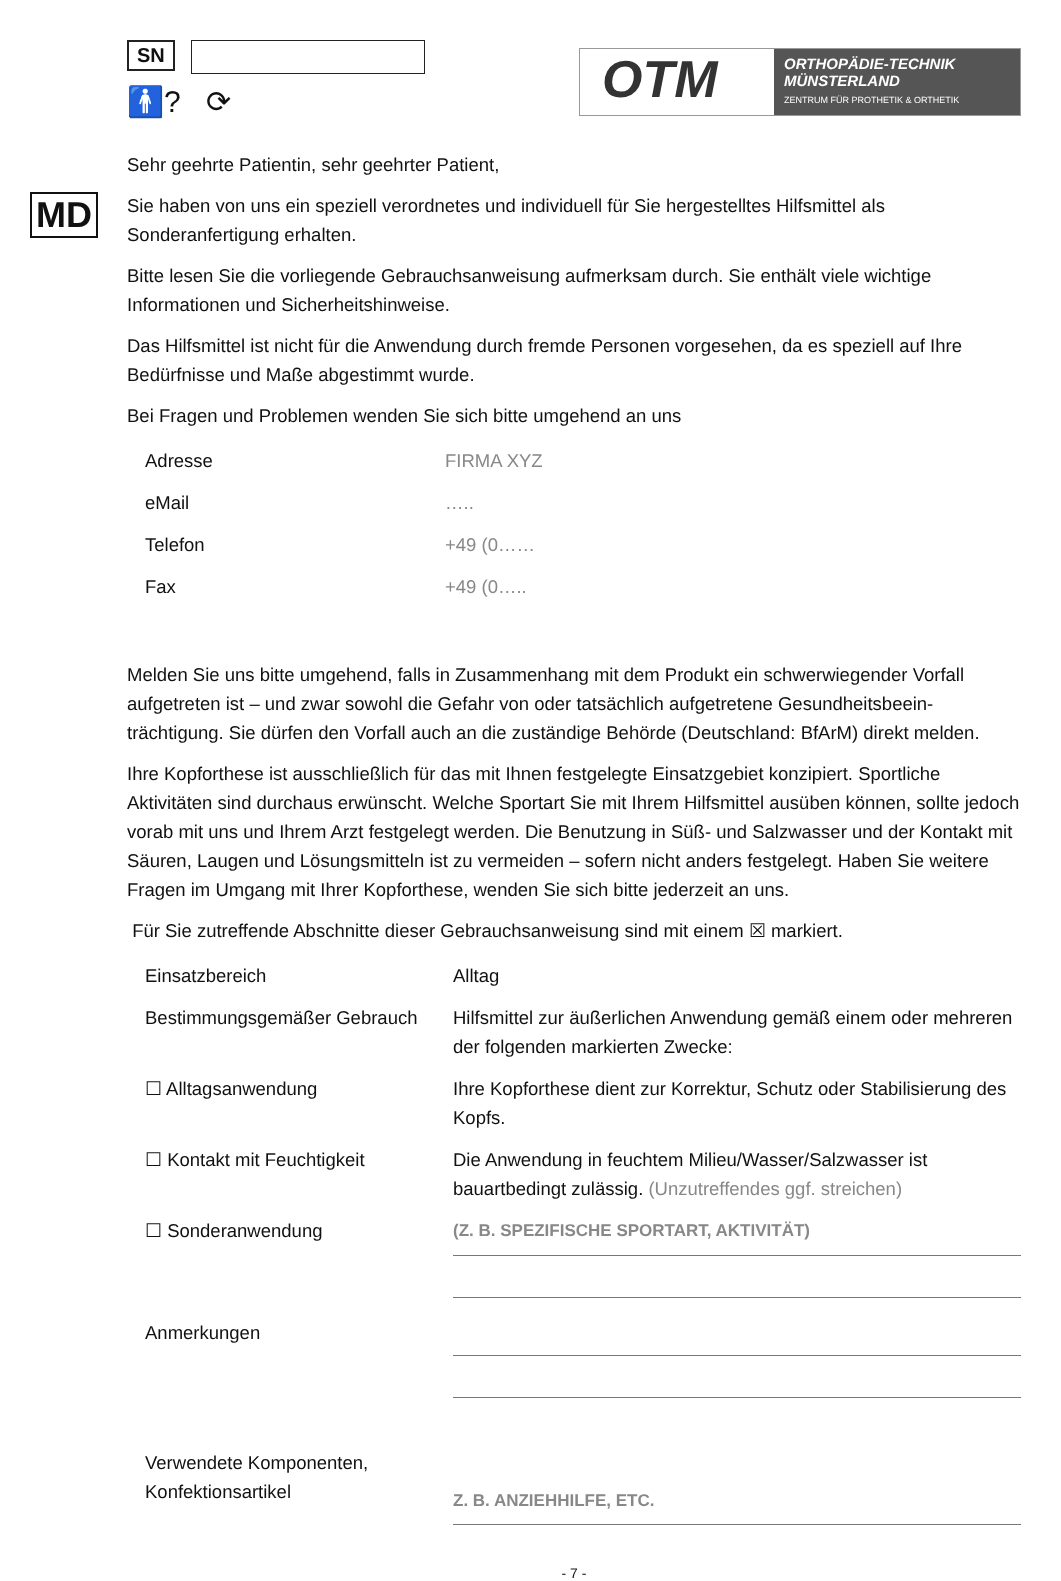SN
🚹? ⟳
OTM
ORTHOPÄDIE-TECHNIK
MÜNSTERLAND
ZENTRUM FÜR PROTHETIK & ORTHETIK
Sehr geehrte Patientin, sehr geehrter Patient,
MD
Sie haben von uns ein speziell verordnetes und individuell für Sie hergestelltes Hilfsmittel als Sonderanfertigung erhalten.
Bitte lesen Sie die vorliegende Gebrauchsanweisung aufmerksam durch. Sie enthält viele wichtige Informationen und Sicherheitshinweise.
Das Hilfsmittel ist nicht für die Anwendung durch fremde Personen vorgesehen, da es speziell auf Ihre Bedürfnisse und Maße abgestimmt wurde.
Bei Fragen und Problemen wenden Sie sich bitte umgehend an uns
| Adresse | FIRMA XYZ |
| eMail | ….. |
| Telefon | +49 (0…… |
| Fax | +49 (0….. |
Melden Sie uns bitte umgehend, falls in Zusammenhang mit dem Produkt ein schwerwiegender Vorfall aufgetreten ist – und zwar sowohl die Gefahr von oder tatsächlich aufgetretene Gesundheitsbeein-trächtigung. Sie dürfen den Vorfall auch an die zuständige Behörde (Deutschland: BfArM) direkt melden.
Ihre Kopforthese ist ausschließlich für das mit Ihnen festgelegte Einsatzgebiet konzipiert. Sportliche Aktivitäten sind durchaus erwünscht. Welche Sportart Sie mit Ihrem Hilfsmittel ausüben können, sollte jedoch vorab mit uns und Ihrem Arzt festgelegt werden. Die Benutzung in Süß- und Salzwasser und der Kontakt mit Säuren, Laugen und Lösungsmitteln ist zu vermeiden – sofern nicht anders festgelegt. Haben Sie weitere Fragen im Umgang mit Ihrer Kopforthese, wenden Sie sich bitte jederzeit an uns.
Für Sie zutreffende Abschnitte dieser Gebrauchsanweisung sind mit einem ☒ markiert.
| Einsatzbereich | Alltag |
| Bestimmungsgemäßer Gebrauch | Hilfsmittel zur äußerlichen Anwendung gemäß einem oder mehreren der folgenden markierten Zwecke: |
| ☐ Alltagsanwendung | Ihre Kopforthese dient zur Korrektur, Schutz oder Stabilisierung des Kopfs. |
| ☐ Kontakt mit Feuchtigkeit | Die Anwendung in feuchtem Milieu/Wasser/Salzwasser ist bauartbedingt zulässig. (Unzutreffendes ggf. streichen) |
| ☐ Sonderanwendung | (Z. B. SPEZIFISCHE SPORTART, AKTIVITÄT) |
| Anmerkungen | |
| Verwendete Komponenten, Konfektionsartikel | Z. B. ANZIEHHILFE, ETC. |
- 7 -